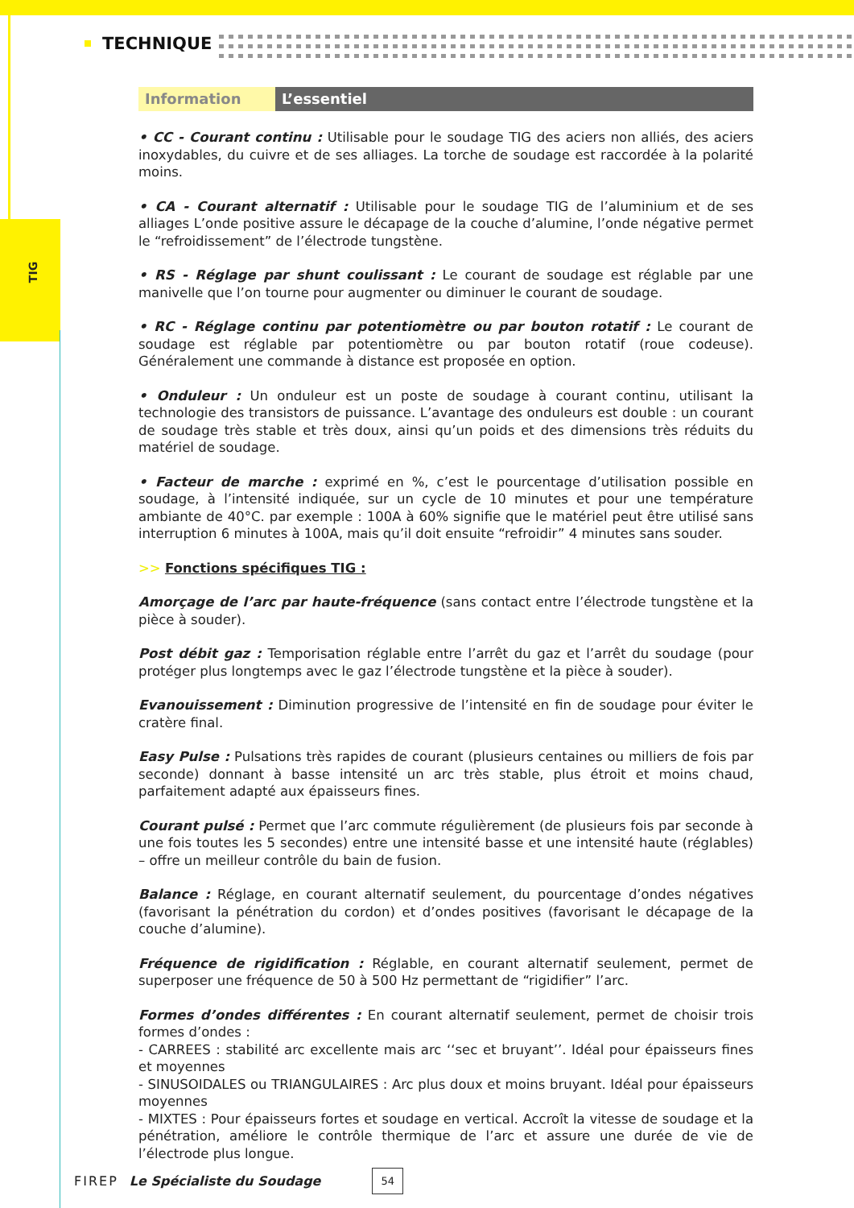TIG
TECHNIQUE
Information L’essentiel
• CC - Courant continu : Utilisable pour le soudage TIG des aciers non alliés, des aciers inoxydables, du cuivre et de ses alliages. La torche de soudage est raccordée à la polarité moins.
• CA - Courant alternatif : Utilisable pour le soudage TIG de l’aluminium et de ses alliages L’onde positive assure le décapage de la couche d’alumine, l’onde négative permet le “refroidissement” de l’électrode tungstène.
• RS - Réglage par shunt coulissant : Le courant de soudage est réglable par une manivelle que l’on tourne pour augmenter ou diminuer le courant de soudage.
• RC - Réglage continu par potentiomètre ou par bouton rotatif : Le courant de soudage est réglable par potentiomètre ou par bouton rotatif (roue codeuse). Généralement une commande à distance est proposée en option.
• Onduleur : Un onduleur est un poste de soudage à courant continu, utilisant la technologie des transistors de puissance. L’avantage des onduleurs est double : un courant de soudage très stable et très doux, ainsi qu’un poids et des dimensions très réduits du matériel de soudage.
• Facteur de marche : exprimé en %, c’est le pourcentage d’utilisation possible en soudage, à l’intensité indiquée, sur un cycle de 10 minutes et pour une température ambiante de 40°C. par exemple : 100A à 60% signifie que le matériel peut être utilisé sans interruption 6 minutes à 100A, mais qu’il doit ensuite “refroidir” 4 minutes sans souder.
>> Fonctions spécifiques TIG :
Amorçage de l’arc par haute-fréquence (sans contact entre l’électrode tungstène et la pièce à souder).
Post débit gaz : Temporisation réglable entre l’arrêt du gaz et l’arrêt du soudage (pour protéger plus longtemps avec le gaz l’électrode tungstène et la pièce à souder).
Evanouissement : Diminution progressive de l’intensité en fin de soudage pour éviter le cratère final.
Easy Pulse : Pulsations très rapides de courant (plusieurs centaines ou milliers de fois par seconde) donnant à basse intensité un arc très stable, plus étroit et moins chaud, parfaitement adapté aux épaisseurs fines.
Courant pulsé : Permet que l’arc commute régulièrement (de plusieurs fois par seconde à une fois toutes les 5 secondes) entre une intensité basse et une intensité haute (réglables) – offre un meilleur contrôle du bain de fusion.
Balance : Réglage, en courant alternatif seulement, du pourcentage d’ondes négatives (favorisant la pénétration du cordon) et d’ondes positives (favorisant le décapage de la couche d’alumine).
Fréquence de rigidification : Réglable, en courant alternatif seulement, permet de superposer une fréquence de 50 à 500 Hz permettant de “rigidifier” l’arc.
Formes d’ondes différentes : En courant alternatif seulement, permet de choisir trois formes d’ondes :
- CARREES : stabilité arc excellente mais arc ‘‘sec et bruyant’’. Idéal pour épaisseurs fines et moyennes
- SINUSOIDALES ou TRIANGULAIRES : Arc plus doux et moins bruyant. Idéal pour épaisseurs moyennes
- MIXTES : Pour épaisseurs fortes et soudage en vertical. Accroît la vitesse de soudage et la pénétration, améliore le contrôle thermique de l’arc et assure une durée de vie de l’électrode plus longue.
FIREP Le Spécialiste du Soudage 54